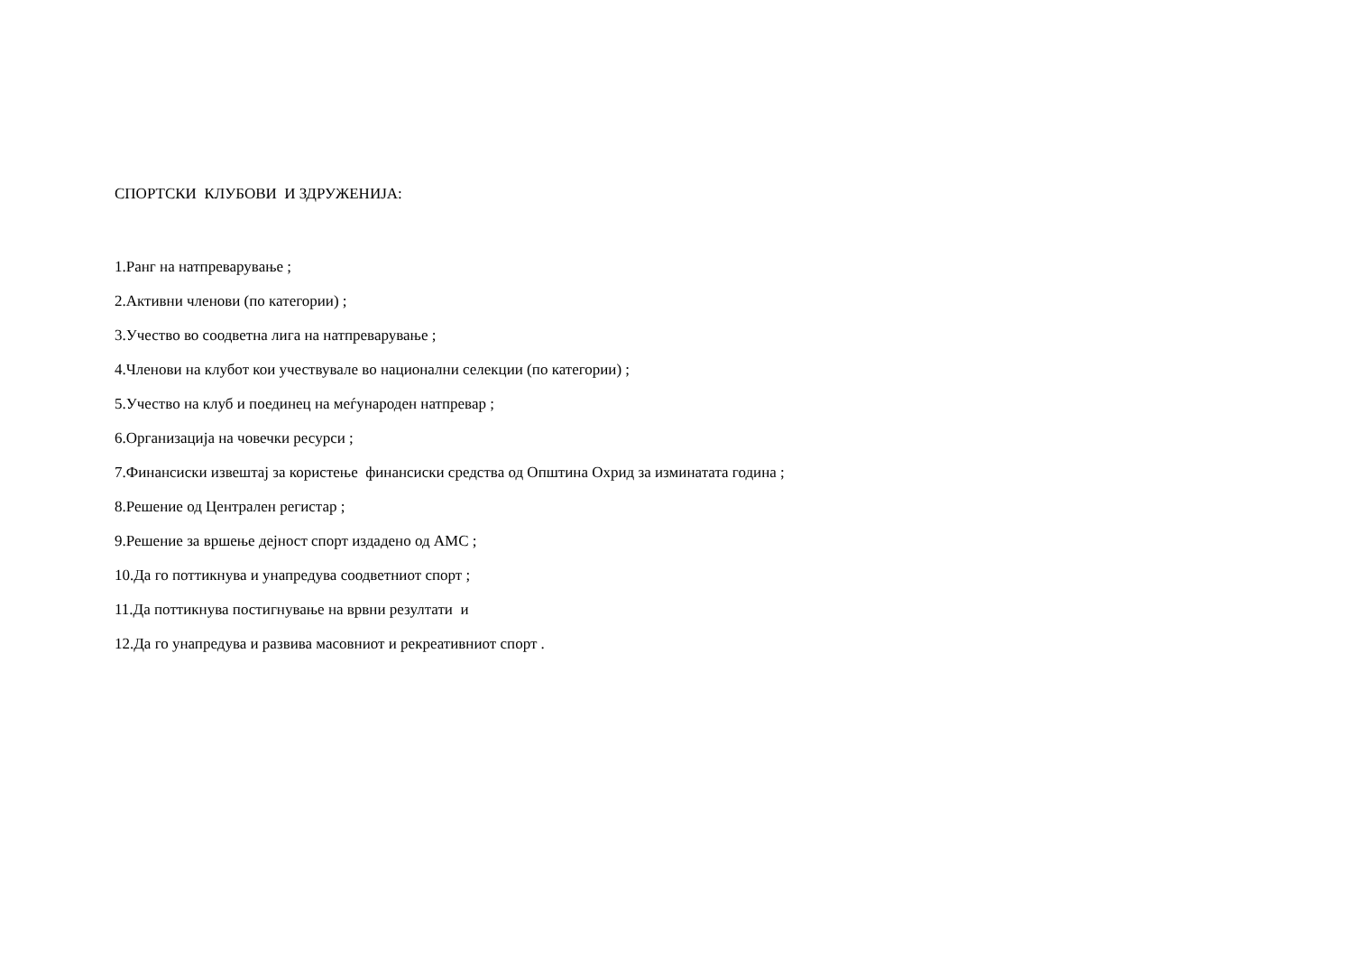СПОРТСКИ КЛУБОВИ И ЗДРУЖЕНИЈА:
1.Ранг на натпреварување ;
2.Активни членови (по категории) ;
3.Учество во соодветна лига на натпреварување ;
4.Членови на клубот кои учествувале во национални селекции (по категории) ;
5.Учество на клуб и поединец на меѓународен натпревар ;
6.Организација на човечки ресурси ;
7.Финансиски извештај за користење финансиски средства од Општина Охрид за изминатата година ;
8.Решение од Централен регистар ;
9.Решение за вршење дејност спорт издадено од АМС ;
10.Да го поттикнува и унапредува соодветниот спорт ;
11.Да поттикнува постигнување на врвни резултати и
12.Да го унапредува и развива масовниот и рекреативниот спорт .